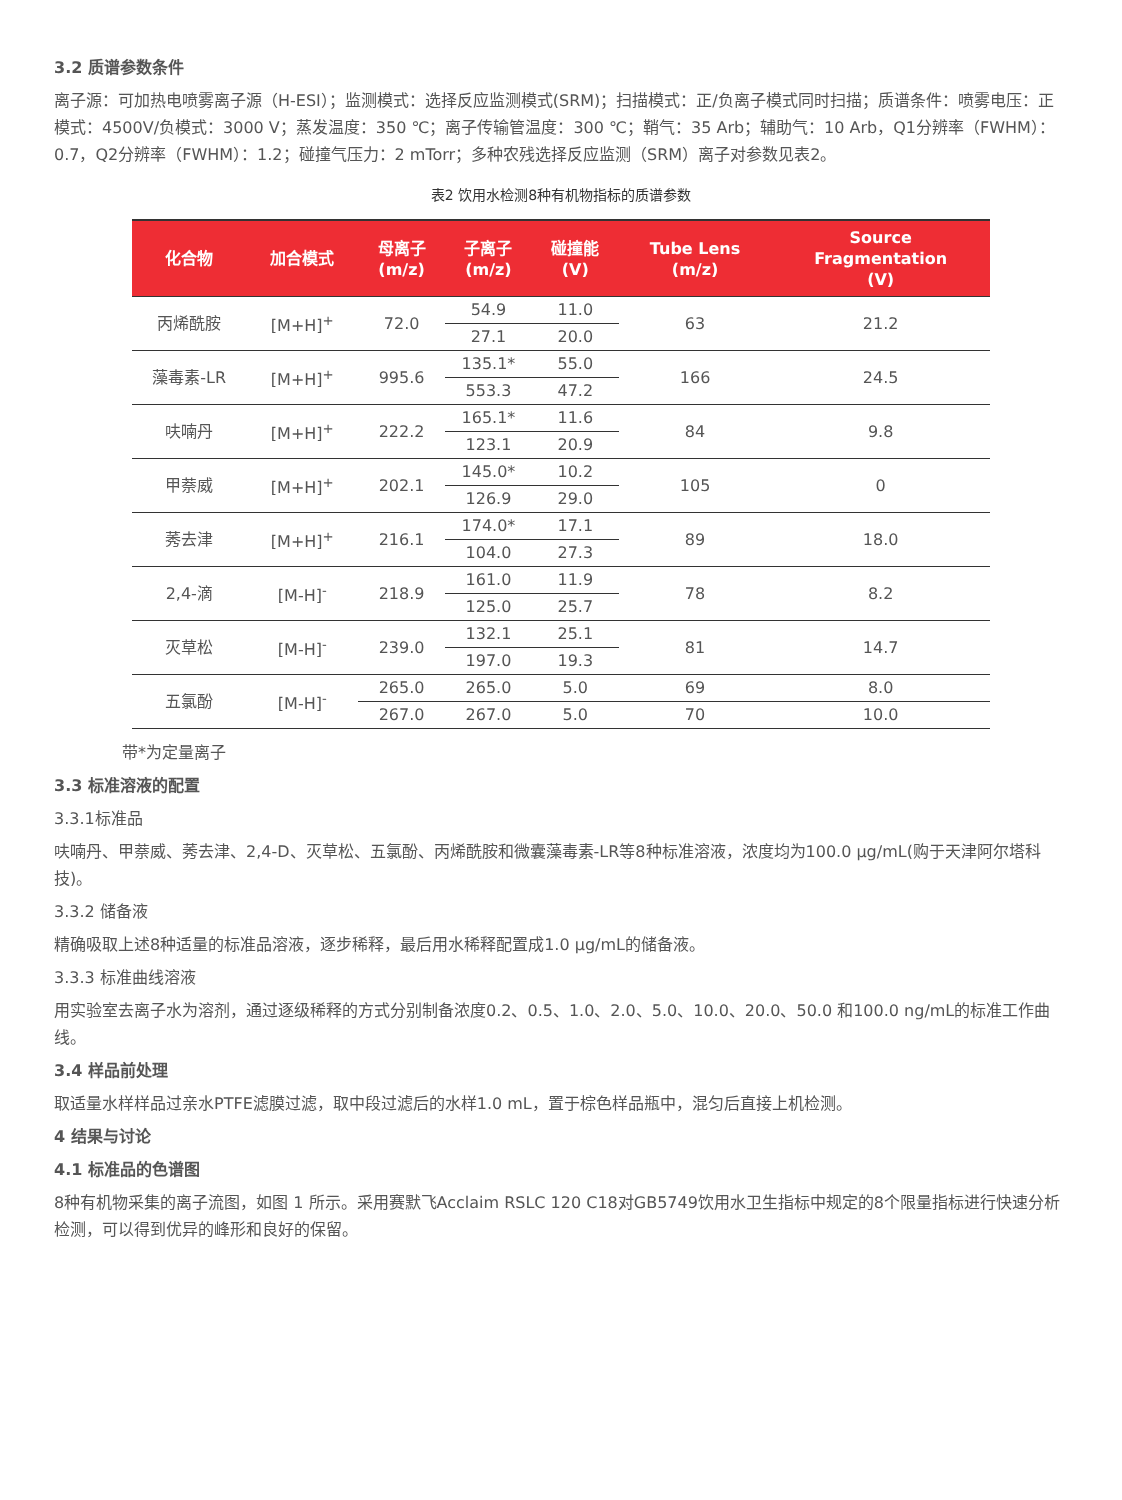3.2 质谱参数条件
离子源：可加热电喷雾离子源（H-ESI）；监测模式：选择反应监测模式(SRM)；扫描模式：正/负离子模式同时扫描；质谱条件：喷雾电压：正模式：4500V/负模式：3000 V；蒸发温度：350 ℃；离子传输管温度：300 ℃；鞘气：35 Arb；辅助气：10 Arb，Q1分辨率（FWHM）：0.7，Q2分辨率（FWHM）：1.2；碰撞气压力：2 mTorr；多种农残选择反应监测（SRM）离子对参数见表2。
表2 饮用水检测8种有机物指标的质谱参数
| 化合物 | 加合模式 | 母离子 (m/z) | 子离子 (m/z) | 碰撞能 (V) | Tube Lens (m/z) | Source Fragmentation (V) |
| --- | --- | --- | --- | --- | --- | --- |
| 丙烯酰胺 | [M+H]<sup>+</sup> | 72.0 | 54.9 | 11.0 | 63 | 21.2 |
| | | | 27.1 | 20.0 | | |
| 藻毒素-LR | [M+H]<sup>+</sup> | 995.6 | 135.1* | 55.0 | 166 | 24.5 |
| | | | 553.3 | 47.2 | | |
| 呋喃丹 | [M+H]<sup>+</sup> | 222.2 | 165.1* | 11.6 | 84 | 9.8 |
| | | | 123.1 | 20.9 | | |
| 甲萘威 | [M+H]<sup>+</sup> | 202.1 | 145.0* | 10.2 | 105 | 0 |
| | | | 126.9 | 29.0 | | |
| 莠去津 | [M+H]<sup>+</sup> | 216.1 | 174.0* | 17.1 | 89 | 18.0 |
| | | | 104.0 | 27.3 | | |
| 2,4-滴 | [M-H]<sup>-</sup> | 218.9 | 161.0 | 11.9 | 78 | 8.2 |
| | | | 125.0 | 25.7 | | |
| 灭草松 | [M-H]<sup>-</sup> | 239.0 | 132.1 | 25.1 | 81 | 14.7 |
| | | | 197.0 | 19.3 | | |
| 五氯酚 | [M-H]<sup>-</sup> | 265.0 | 265.0 | 5.0 | 69 | 8.0 |
| | | 267.0 | 267.0 | 5.0 | 70 | 10.0 |
带*为定量离子
3.3 标准溶液的配置
3.3.1标准品
呋喃丹、甲萘威、莠去津、2,4-D、灭草松、五氯酚、丙烯酰胺和微囊藻毒素-LR等8种标准溶液，浓度均为100.0 μg/mL(购于天津阿尔塔科技)。
3.3.2 储备液
精确吸取上述8种适量的标准品溶液，逐步稀释，最后用水稀释配置成1.0 μg/mL的储备液。
3.3.3 标准曲线溶液
用实验室去离子水为溶剂，通过逐级稀释的方式分别制备浓度0.2、0.5、1.0、2.0、5.0、10.0、20.0、50.0 和100.0 ng/mL的标准工作曲线。
3.4 样品前处理
取适量水样样品过亲水PTFE滤膜过滤，取中段过滤后的水样1.0 mL，置于棕色样品瓶中，混匀后直接上机检测。
4 结果与讨论
4.1 标准品的色谱图
8种有机物采集的离子流图，如图 1 所示。采用赛默飞Acclaim RSLC 120 C18对GB5749饮用水卫生指标中规定的8个限量指标进行快速分析检测，可以得到优异的峰形和良好的保留。